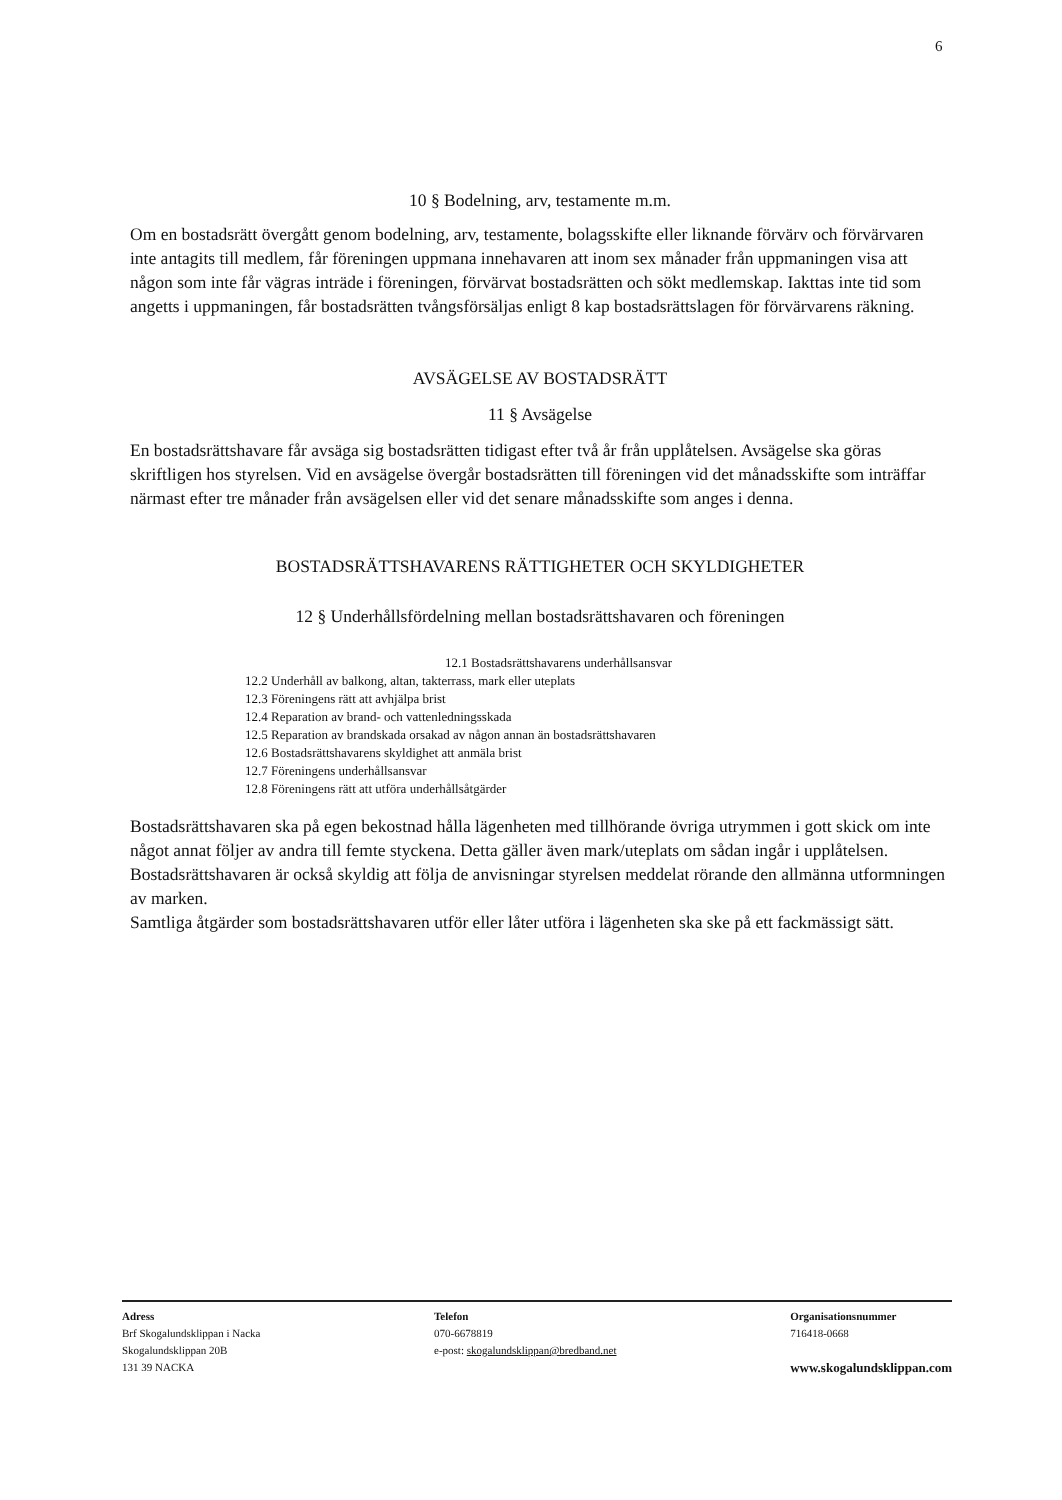6
10 § Bodelning, arv, testamente m.m.
Om en bostadsrätt övergått genom bodelning, arv, testamente, bolagsskifte eller liknande förvärv och förvärvaren inte antagits till medlem, får föreningen uppmana innehavaren att inom sex månader från uppmaningen visa att någon som inte får vägras inträde i föreningen, förvärvat bostadsrätten och sökt medlemskap. Iakttas inte tid som angetts i uppmaningen, får bostadsrätten tvångsförsäljas enligt 8 kap bostadsrättslagen för förvärvarens räkning.
AVSÄGELSE AV BOSTADSRÄTT
11 § Avsägelse
En bostadsrättshavare får avsäga sig bostadsrätten tidigast efter två år från upplåtelsen. Avsägelse ska göras skriftligen hos styrelsen. Vid en avsägelse övergår bostadsrätten till föreningen vid det månadsskifte som inträffar närmast efter tre månader från avsägelsen eller vid det senare månadsskifte som anges i denna.
BOSTADSRÄTTSHAVARENS RÄTTIGHETER OCH SKYLDIGHETER
12 § Underhållsfördelning mellan bostadsrättshavaren och föreningen
12.1 Bostadsrättshavarens underhållsansvar
12.2 Underhåll av balkong, altan, takterrass, mark eller uteplats
12.3 Föreningens rätt att avhjälpa brist
12.4 Reparation av brand- och vattenledningsskada
12.5 Reparation av brandskada orsakad av någon annan än bostadsrättshavaren
12.6 Bostadsrättshavarens skyldighet att anmäla brist
12.7 Föreningens underhållsansvar
12.8 Föreningens rätt att utföra underhållsåtgärder
Bostadsrättshavaren ska på egen bekostnad hålla lägenheten med tillhörande övriga utrymmen i gott skick om inte något annat följer av andra till femte styckena. Detta gäller även mark/uteplats om sådan ingår i upplåtelsen. Bostadsrättshavaren är också skyldig att följa de anvisningar styrelsen meddelat rörande den allmänna utformningen av marken.
Samtliga åtgärder som bostadsrättshavaren utför eller låter utföra i lägenheten ska ske på ett fackmässigt sätt.
Adress
Brf Skogalundsklippan i Nacka
Skogalundsklippan 20B
131 39 NACKA
Telefon
070-6678819
e-post: skogalundsklippan@bredband.net
Organisationsnummer
716418-0668
www.skogalundsklippan.com